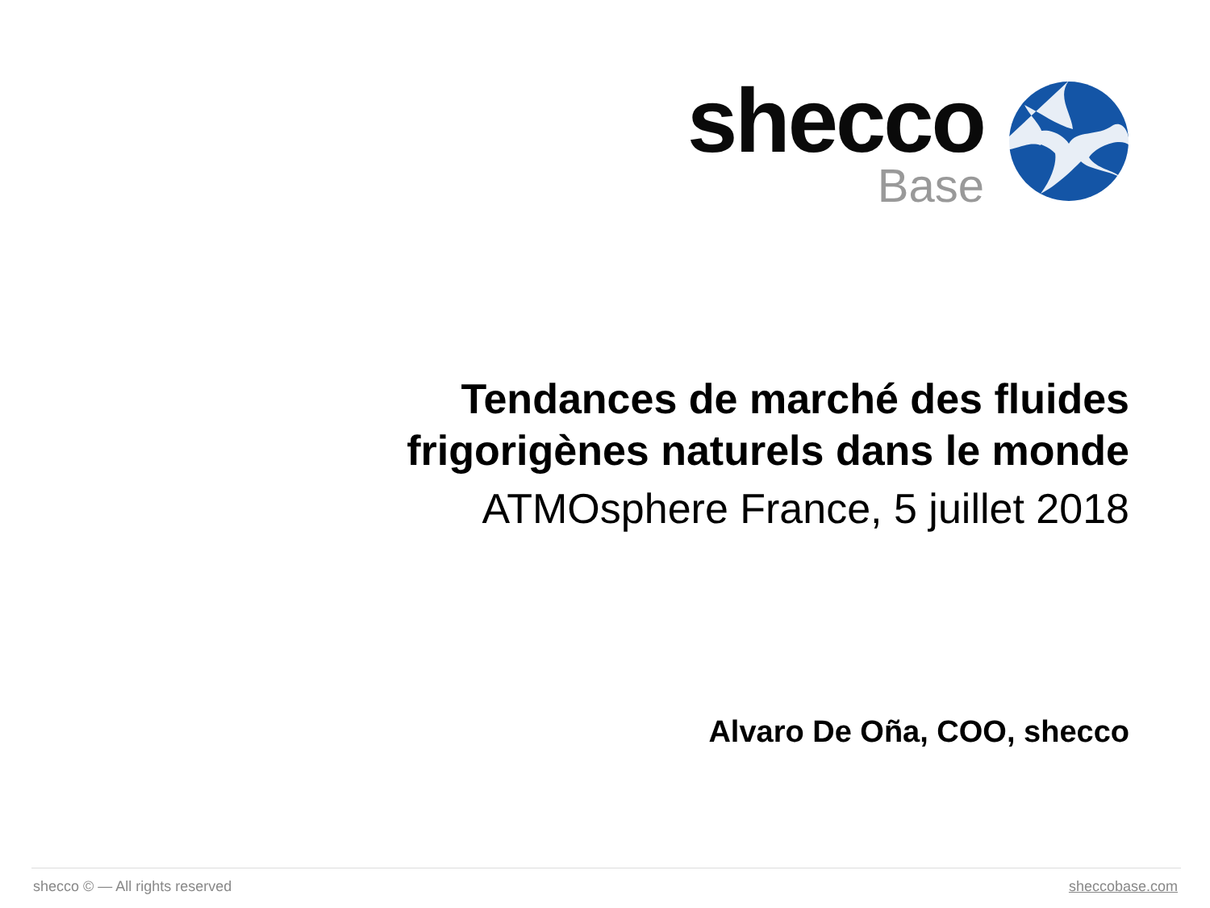shecco
Base
Tendances de marché des fluides
frigorigènes naturels dans le monde
ATMOsphere France, 5 juillet 2018
Alvaro De Oña, COO, shecco
shecco © — All rights reserved sheccobase.com